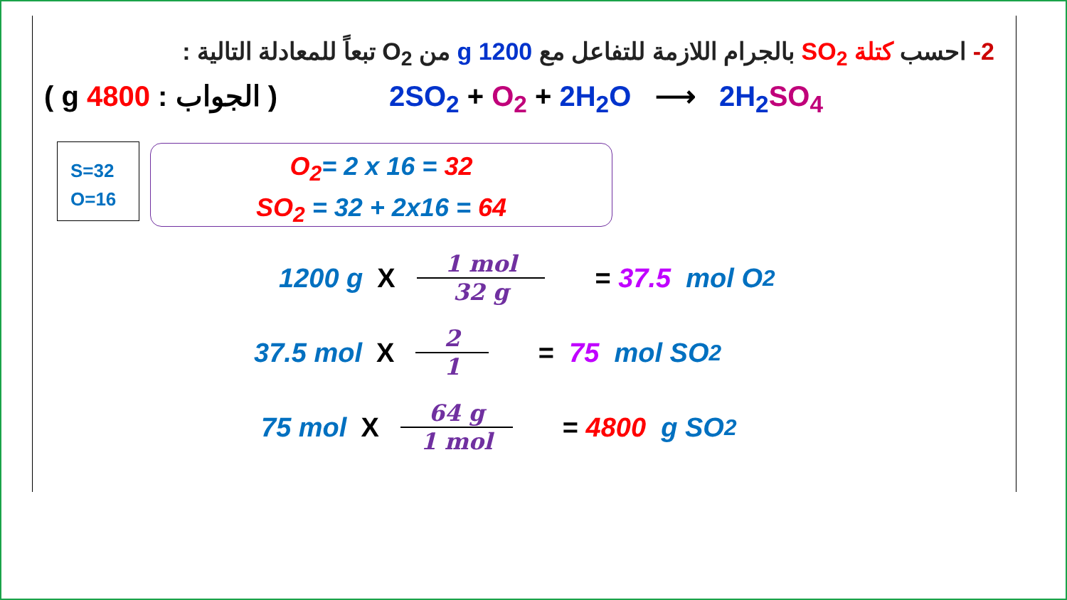2- احسب كتلة SO<sub>2</sub> بالجرام اللازمة للتفاعل مع 1200 g من O<sub>2</sub> تبعاً للمعادلة التالية :
( الجواب : g 4800 ) 2SO<sub>2</sub> + O<sub>2</sub> + 2H<sub>2</sub>O ⟶ 2H<sub>2</sub> SO<sub>4</sub>
S=32
O=16
O<sub>2</sub>= 2 x 16 = 32
SO<sub>2</sub> = 32 + 2x16 = 64
1200 g X
1 mol
32 g
= 37.5 mol O<sub>2</sub>
37.5 mol X
2
1
= 75 mol SO<sub>2</sub>
75 mol X
64 g
1 mol
= 4800 g SO<sub>2</sub>